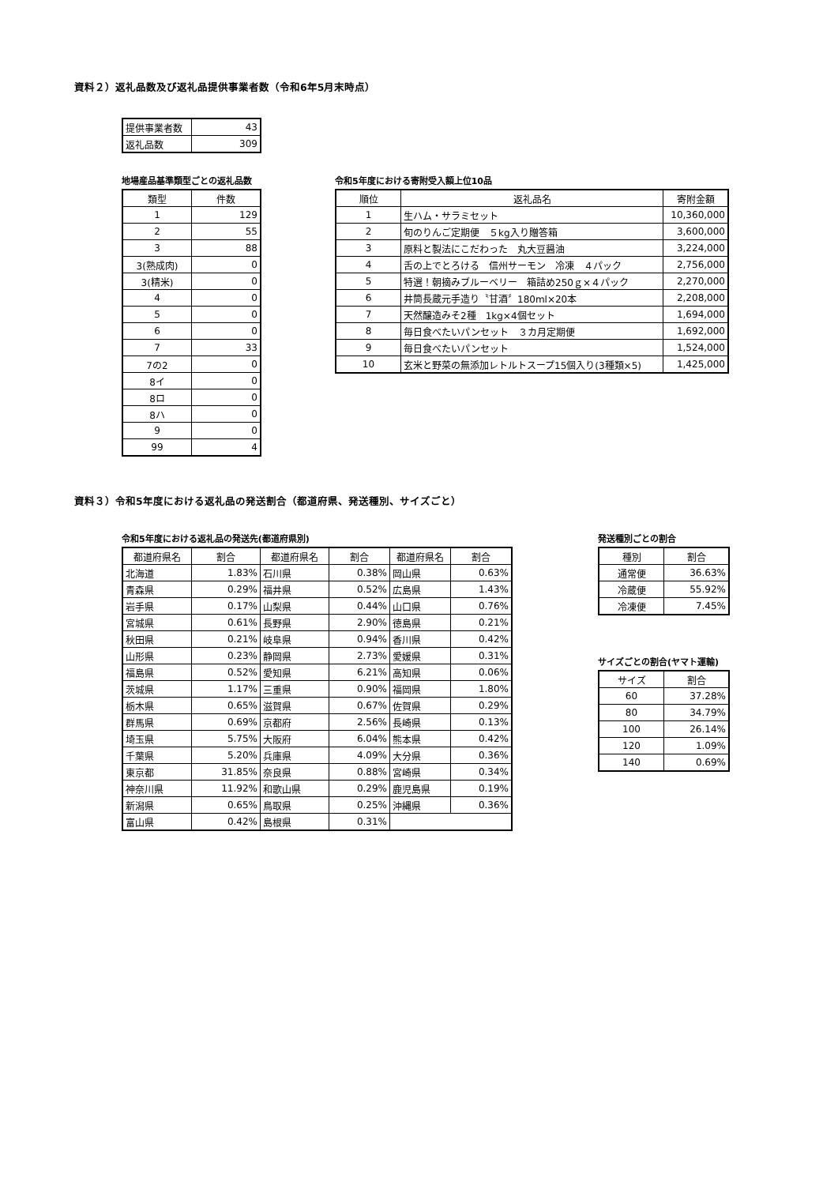資料２）返礼品数及び返礼品提供事業者数（令和6年5月末時点）
| 提供事業者数 | 43 |
| 返礼品数 | 309 |
地場産品基準類型ごとの返礼品数
| 類型 | 件数 |
| --- | --- |
| 1 | 129 |
| 2 | 55 |
| 3 | 88 |
| 3(熟成肉) | 0 |
| 3(精米) | 0 |
| 4 | 0 |
| 5 | 0 |
| 6 | 0 |
| 7 | 33 |
| 7の2 | 0 |
| 8イ | 0 |
| 8ロ | 0 |
| 8ハ | 0 |
| 9 | 0 |
| 99 | 4 |
令和5年度における寄附受入額上位10品
| 順位 | 返礼品名 | 寄附金額 |
| --- | --- | --- |
| 1 | 生ハム・サラミセット | 10,360,000 |
| 2 | 旬のりんご定期便 ５kg入り贈答箱 | 3,600,000 |
| 3 | 原料と製法にこだわった 丸大豆醤油 | 3,224,000 |
| 4 | 舌の上でとろける 信州サーモン 冷凍 ４パック | 2,756,000 |
| 5 | 特選！朝摘みブルーベリー 箱詰め250ｇ×４パック | 2,270,000 |
| 6 | 井筒長蔵元手造り〝甘酒〞180ml×20本 | 2,208,000 |
| 7 | 天然醸造みそ2種 1kg×4個セット | 1,694,000 |
| 8 | 毎日食べたいパンセット ３カ月定期便 | 1,692,000 |
| 9 | 毎日食べたいパンセット | 1,524,000 |
| 10 | 玄米と野菜の無添加レトルトスープ15個入り(3種類×5) | 1,425,000 |
資料３）令和5年度における返礼品の発送割合（都道府県、発送種別、サイズごと）
令和5年度における返礼品の発送先(都道府県別)
| 都道府県名 | 割合 | 都道府県名 | 割合 | 都道府県名 | 割合 |
| --- | --- | --- | --- | --- | --- |
| 北海道 | 1.83% | 石川県 | 0.38% | 岡山県 | 0.63% |
| 青森県 | 0.29% | 福井県 | 0.52% | 広島県 | 1.43% |
| 岩手県 | 0.17% | 山梨県 | 0.44% | 山口県 | 0.76% |
| 宮城県 | 0.61% | 長野県 | 2.90% | 徳島県 | 0.21% |
| 秋田県 | 0.21% | 岐阜県 | 0.94% | 香川県 | 0.42% |
| 山形県 | 0.23% | 静岡県 | 2.73% | 愛媛県 | 0.31% |
| 福島県 | 0.52% | 愛知県 | 6.21% | 高知県 | 0.06% |
| 茨城県 | 1.17% | 三重県 | 0.90% | 福岡県 | 1.80% |
| 栃木県 | 0.65% | 滋賀県 | 0.67% | 佐賀県 | 0.29% |
| 群馬県 | 0.69% | 京都府 | 2.56% | 長崎県 | 0.13% |
| 埼玉県 | 5.75% | 大阪府 | 6.04% | 熊本県 | 0.42% |
| 千葉県 | 5.20% | 兵庫県 | 4.09% | 大分県 | 0.36% |
| 東京都 | 31.85% | 奈良県 | 0.88% | 宮崎県 | 0.34% |
| 神奈川県 | 11.92% | 和歌山県 | 0.29% | 鹿児島県 | 0.19% |
| 新潟県 | 0.65% | 鳥取県 | 0.25% | 沖縄県 | 0.36% |
| 富山県 | 0.42% | 島根県 | 0.31% | | |
発送種別ごとの割合
| 種別 | 割合 |
| --- | --- |
| 通常便 | 36.63% |
| 冷蔵便 | 55.92% |
| 冷凍便 | 7.45% |
サイズごとの割合(ヤマト運輸)
| サイズ | 割合 |
| --- | --- |
| 60 | 37.28% |
| 80 | 34.79% |
| 100 | 26.14% |
| 120 | 1.09% |
| 140 | 0.69% |